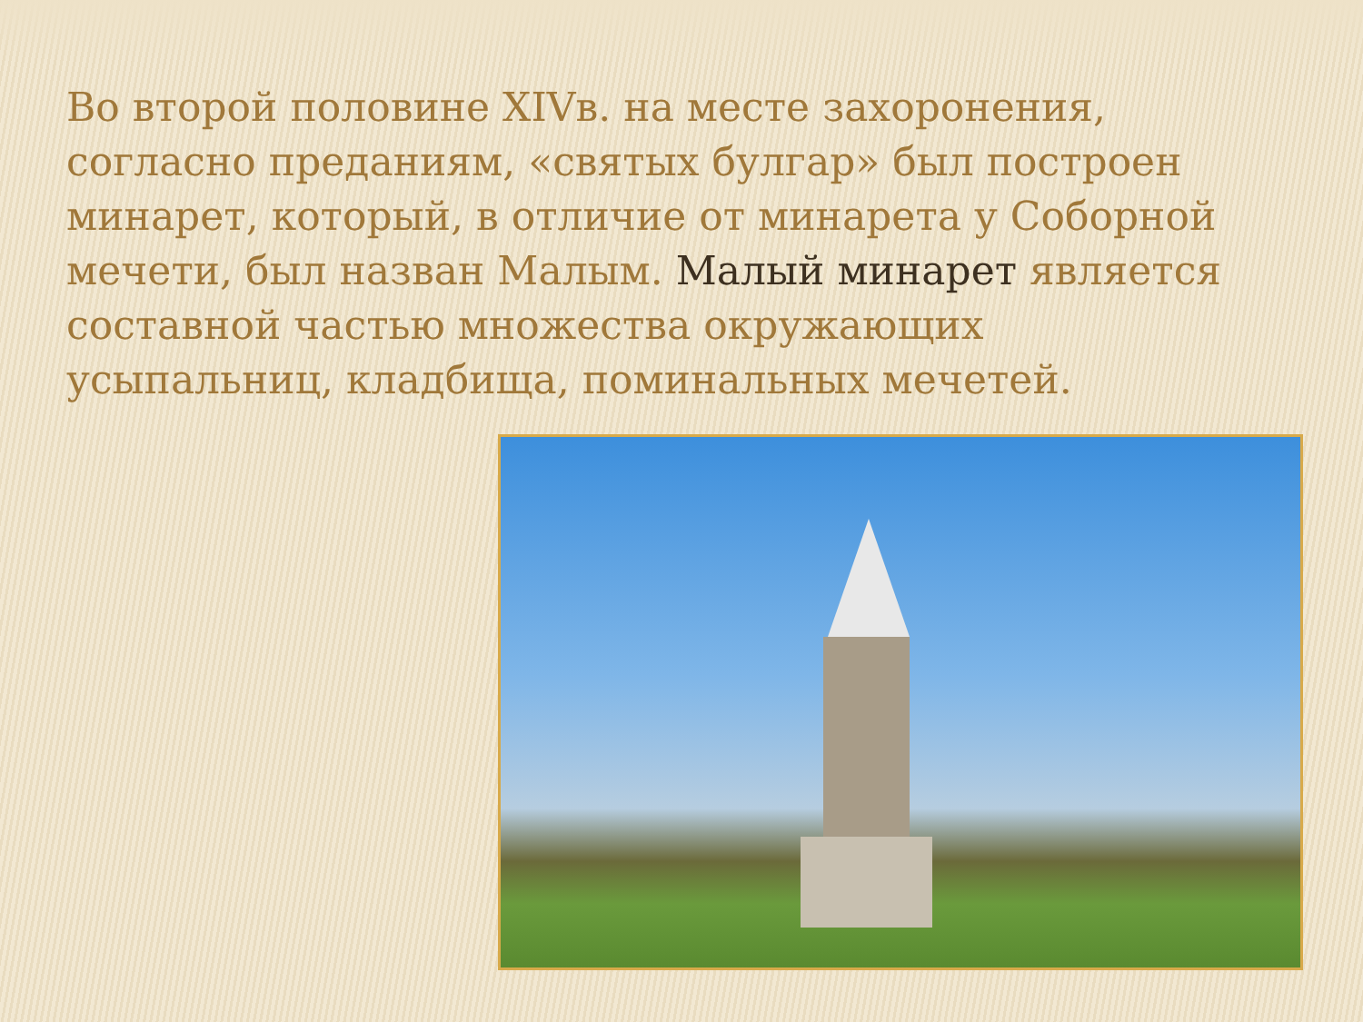Во второй половине XIVв. на месте захоронения, согласно преданиям, «святых булгар» был построен минарет, который, в отличие от минарета у Соборной мечети, был назван Малым. Малый минарет является составной частью множества окружающих усыпальниц, кладбища, поминальных мечетей.